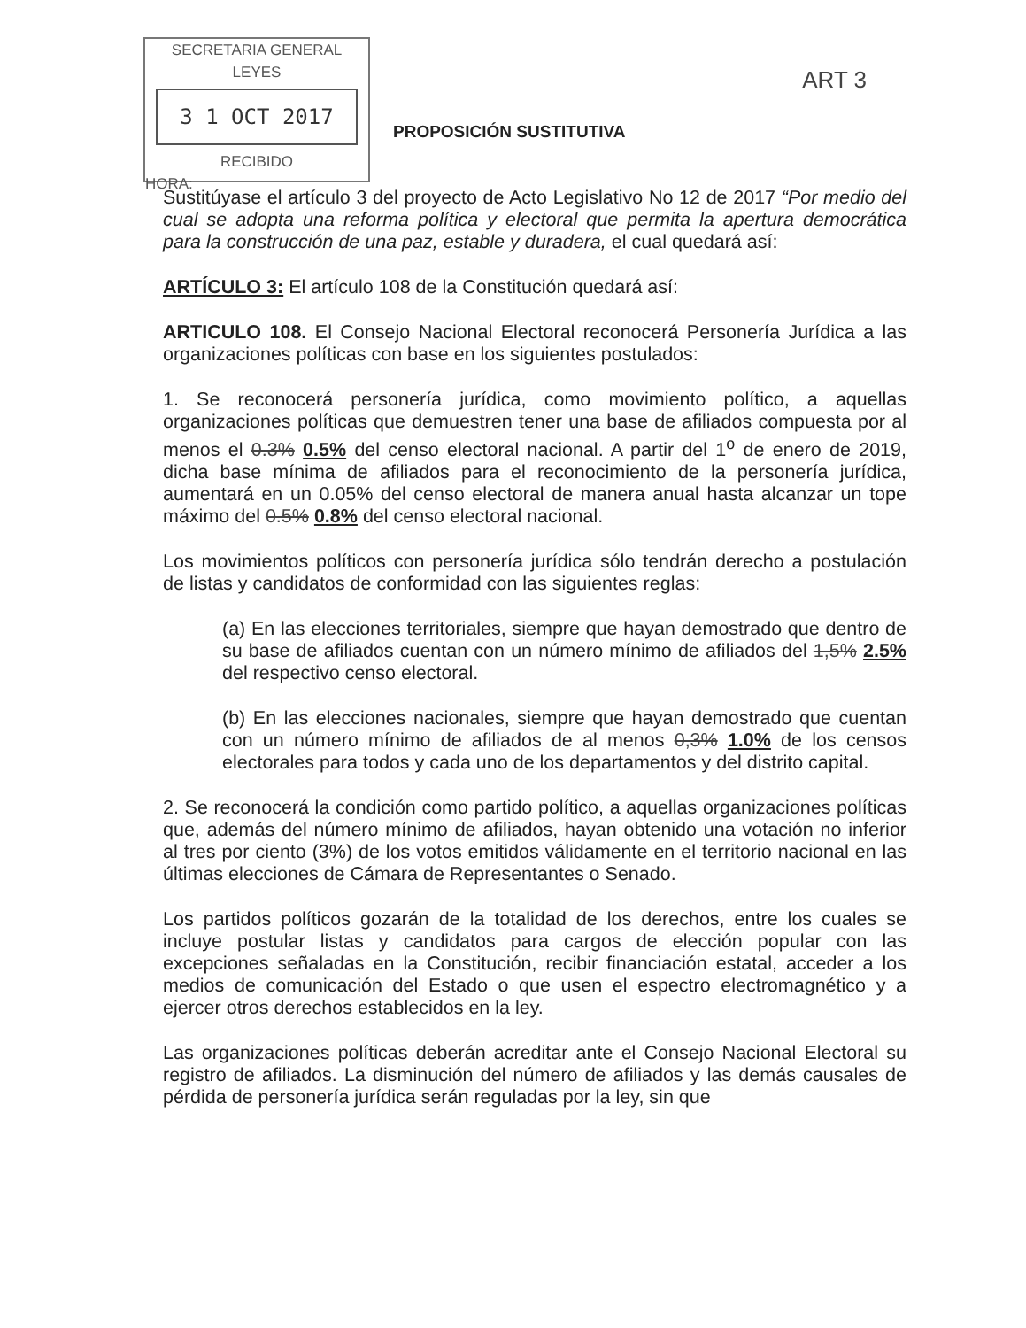SECRETARIA GENERAL
LEYES
3 1 OCT 2017
RECIBIDO
HORA:
ART 3
PROPOSICIÓN SUSTITUTIVA
Sustitúyase el artículo 3 del proyecto de Acto Legislativo No 12 de 2017 “Por medio del cual se adopta una reforma política y electoral que permita la apertura democrática para la construcción de una paz, estable y duradera, el cual quedará así:
ARTÍCULO 3: El artículo 108 de la Constitución quedará así:
ARTICULO 108. El Consejo Nacional Electoral reconocerá Personería Jurídica a las organizaciones políticas con base en los siguientes postulados:
1. Se reconocerá personería jurídica, como movimiento político, a aquellas organizaciones políticas que demuestren tener una base de afiliados compuesta por al menos el 0.3% 0.5% del censo electoral nacional. A partir del 1<sup>o</sup> de enero de 2019, dicha base mínima de afiliados para el reconocimiento de la personería jurídica, aumentará en un 0.05% del censo electoral de manera anual hasta alcanzar un tope máximo del 0.5% 0.8% del censo electoral nacional.
Los movimientos políticos con personería jurídica sólo tendrán derecho a postulación de listas y candidatos de conformidad con las siguientes reglas:
(a) En las elecciones territoriales, siempre que hayan demostrado que dentro de su base de afiliados cuentan con un número mínimo de afiliados del 1,5% 2.5% del respectivo censo electoral.
(b) En las elecciones nacionales, siempre que hayan demostrado que cuentan con un número mínimo de afiliados de al menos 0,3% 1.0% de los censos electorales para todos y cada uno de los departamentos y del distrito capital.
2. Se reconocerá la condición como partido político, a aquellas organizaciones políticas que, además del número mínimo de afiliados, hayan obtenido una votación no inferior al tres por ciento (3%) de los votos emitidos válidamente en el territorio nacional en las últimas elecciones de Cámara de Representantes o Senado.
Los partidos políticos gozarán de la totalidad de los derechos, entre los cuales se incluye postular listas y candidatos para cargos de elección popular con las excepciones señaladas en la Constitución, recibir financiación estatal, acceder a los medios de comunicación del Estado o que usen el espectro electromagnético y a ejercer otros derechos establecidos en la ley.
Las organizaciones políticas deberán acreditar ante el Consejo Nacional Electoral su registro de afiliados. La disminución del número de afiliados y las demás causales de pérdida de personería jurídica serán reguladas por la ley, sin que